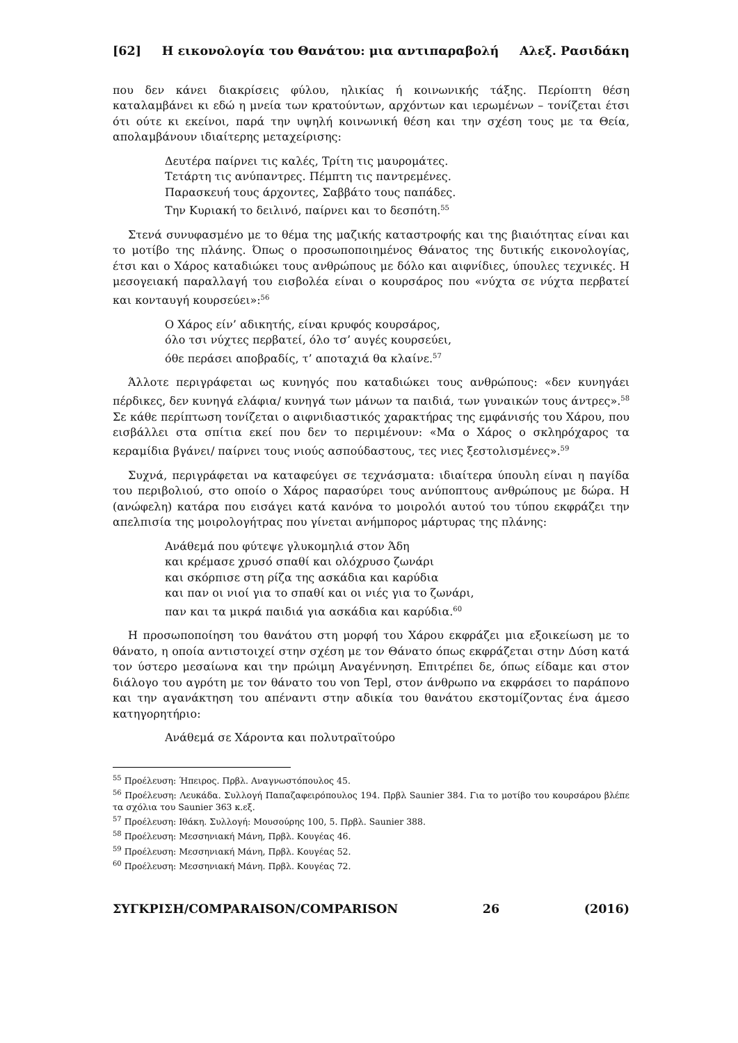[62] Η εικονολογία του Θανάτου: μια αντιπαραβολή Αλεξ. Ρασιδάκη
που δεν κάνει διακρίσεις φύλου, ηλικίας ή κοινωνικής τάξης. Περίοπτη θέση καταλαμβάνει κι εδώ η μνεία των κρατούντων, αρχόντων και ιερωμένων – τονίζεται έτσι ότι ούτε κι εκείνοι, παρά την υψηλή κοινωνική θέση και την σχέση τους με τα Θεία, απολαμβάνουν ιδιαίτερης μεταχείρισης:
Δευτέρα παίρνει τις καλές, Τρίτη τις μαυρομάτες.
Τετάρτη τις ανύπαντρες. Πέμπτη τις παντρεμένες.
Παρασκευή τους άρχοντες, Σαββάτο τους παπάδες.
Την Κυριακή το δειλινό, παίρνει και το δεσπότη.<sup>55</sup>
Στενά συνυφασμένο με το θέμα της μαζικής καταστροφής και της βιαιότητας είναι και το μοτίβο της πλάνης. Όπως ο προσωποποιημένος Θάνατος της δυτικής εικονολογίας, έτσι και ο Χάρος καταδιώκει τους ανθρώπους με δόλο και αιφνίδιες, ύπουλες τεχνικές. Η μεσογειακή παραλλαγή του εισβολέα είναι ο κουρσάρος που «νύχτα σε νύχτα περβατεί και κονταυγή κουρσεύει»:<sup>56</sup>
Ο Χάρος είν’ αδικητής, είναι κρυφός κουρσάρος,
όλο τσι νύχτες περβατεί, όλο τσ’ αυγές κουρσεύει,
όθε περάσει αποβραδίς, τ’ αποταχιά θα κλαίνε.<sup>57</sup>
Άλλοτε περιγράφεται ως κυνηγός που καταδιώκει τους ανθρώπους: «δεν κυνηγάει πέρδικες, δεν κυνηγά ελάφια/ κυνηγά των μάνων τα παιδιά, των γυναικών τους άντρες».<sup>58</sup> Σε κάθε περίπτωση τονίζεται ο αιφνιδιαστικός χαρακτήρας της εμφάνισής του Χάρου, που εισβάλλει στα σπίτια εκεί που δεν το περιμένουν: «Μα ο Χάρος ο σκληρόχαρος τα κεραμίδια βγάνει/ παίρνει τους νιούς ασπούδαστους, τες νιες ξεστολισμένες».<sup>59</sup>
Συχνά, περιγράφεται να καταφεύγει σε τεχνάσματα: ιδιαίτερα ύπουλη είναι η παγίδα του περιβολιού, στο οποίο ο Χάρος παρασύρει τους ανύποπτους ανθρώπους με δώρα. Η (ανώφελη) κατάρα που εισάγει κατά κανόνα το μοιρολόι αυτού του τύπου εκφράζει την απελπισία της μοιρολογήτρας που γίνεται ανήμπορος μάρτυρας της πλάνης:
Ανάθεμά που φύτεψε γλυκομηλιά στον Άδη
και κρέμασε χρυσό σπαθί και ολόχρυσο ζωνάρι
και σκόρπισε στη ρίζα της ασκάδια και καρύδια
και παν οι νιοί για το σπαθί και οι νιές για το ζωνάρι,
παν και τα μικρά παιδιά για ασκάδια και καρύδια.<sup>60</sup>
Η προσωποποίηση του θανάτου στη μορφή του Χάρου εκφράζει μια εξοικείωση με το θάνατο, η οποία αντιστοιχεί στην σχέση με τον Θάνατο όπως εκφράζεται στην Δύση κατά τον ύστερο μεσαίωνα και την πρώιμη Αναγέννηση. Επιτρέπει δε, όπως είδαμε και στον διάλογο του αγρότη με τον θάνατο του von Tepl, στον άνθρωπο να εκφράσει το παράπονο και την αγανάκτηση του απέναντι στην αδικία του θανάτου εκστομίζοντας ένα άμεσο κατηγορητήριο:
Ανάθεμά σε Χάροντα και πολυτραϊτούρο
<sup>55</sup> Προέλευση: Ήπειρος. Πρβλ. Αναγνωστόπουλος 45.
<sup>56</sup> Προέλευση: Λευκάδα. Συλλογή Παπαζαφειρόπουλος 194. Πρβλ Saunier 384. Για το μοτίβο του κουρσάρου βλέπε τα σχόλια του Saunier 363 κ.εξ.
<sup>57</sup> Προέλευση: Ιθάκη. Συλλογή: Μουσούρης 100, 5. Πρβλ. Saunier 388.
<sup>58</sup> Προέλευση: Μεσσηνιακή Μάνη, Πρβλ. Κουγέας 46.
<sup>59</sup> Προέλευση: Μεσσηνιακή Μάνη, Πρβλ. Κουγέας 52.
<sup>60</sup> Προέλευση: Μεσσηνιακή Μάνη. Πρβλ. Κουγέας 72.
ΣΥΓΚΡΙΣΗ/COMPARAISON/COMPARISON 26 (2016)